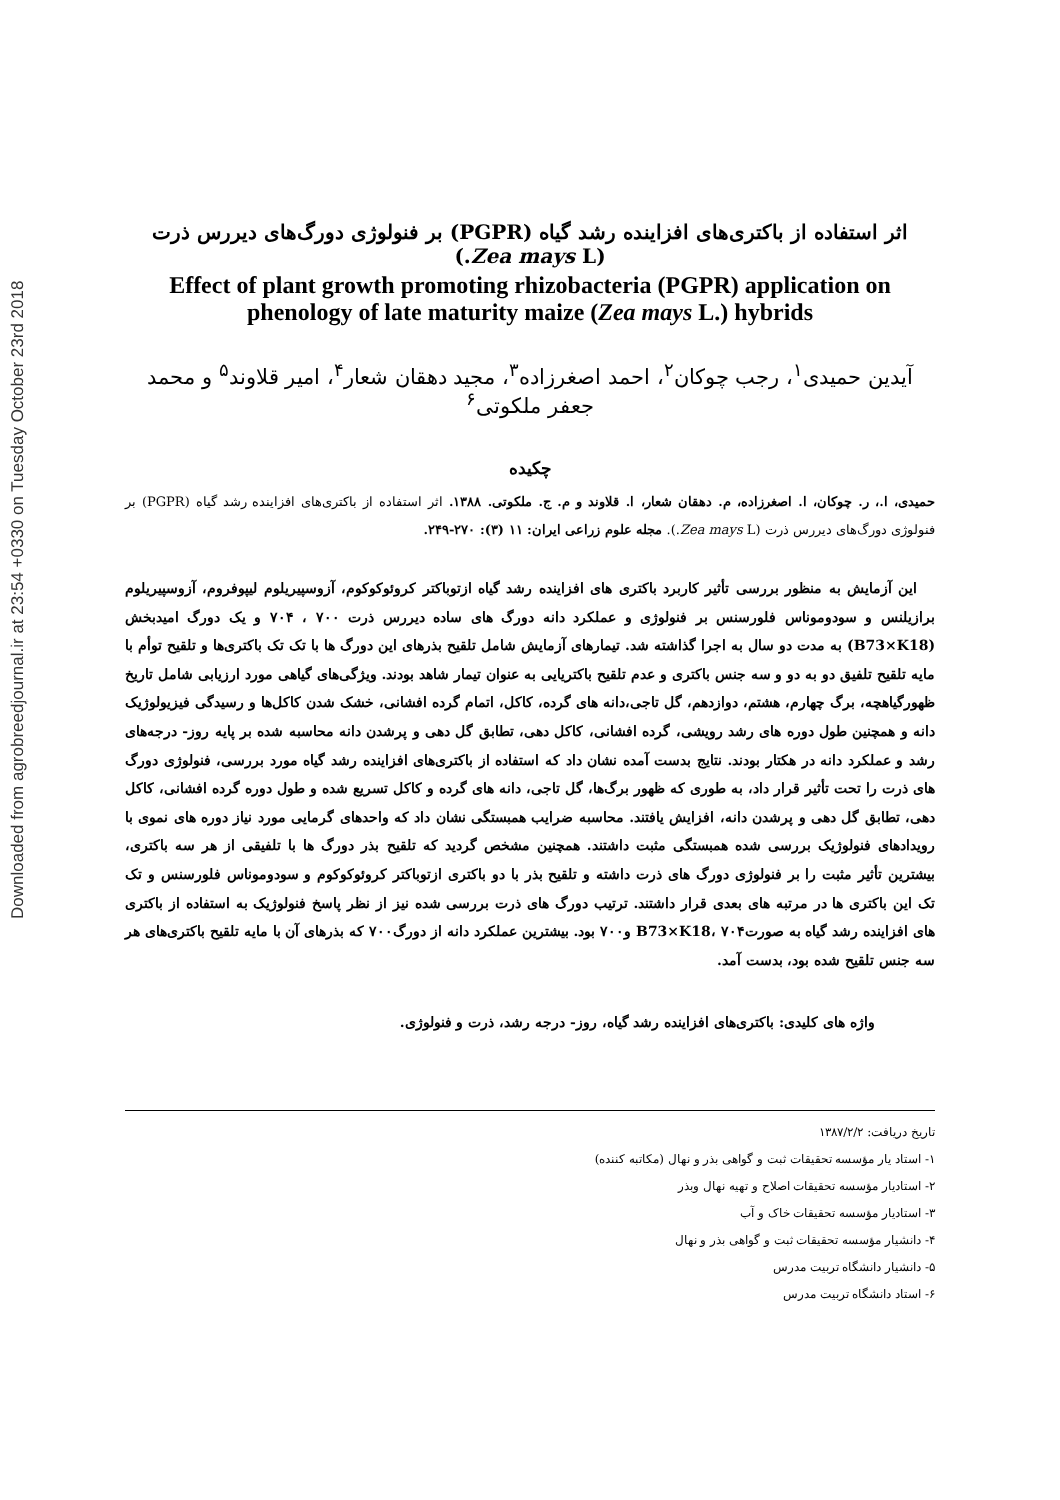Downloaded from agrobreedjournal.ir at 23:54 +0330 on Tuesday October 23rd 2018
اثر استفاده از باکتری‌های افزاینده رشد گیاه (PGPR) بر فنولوژی دورگ‌های دیررس ذرت (Zea mays L.)
Effect of plant growth promoting rhizobacteria (PGPR) application on phenology of late maturity maize (Zea mays L.) hybrids
آیدین حمیدی<sup>۱</sup>، رجب چوکان<sup>۲</sup>، احمد اصغرزاده<sup>۳</sup>، مجید دهقان شعار<sup>۴</sup>، امیر قلاوند<sup>۵</sup> و محمد جعفر ملکوتی<sup>۶</sup>
چکیده
حمیدی، ا.، ر. چوکان، ا. اصغرزاده، م. دهقان شعار، ا. قلاوند و م. ج. ملکوتی. ۱۳۸۸. اثر استفاده از باکتری‌های افزاینده رشد گیاه (PGPR) بر فنولوژی دورگ‌های دیررس ذرت (Zea mays L.). مجله علوم زراعی ایران: ۱۱ (۳): ۲۷۰-۲۴۹.
این آزمایش به منظور بررسی تأثیر کاربرد باکتری های افزاینده رشد گیاه ازتوباکتر کروئوکوکوم، آزوسپیریلوم لیپوفروم، آزوسپیریلوم برازیلنس و سودوموناس فلورسنس بر فنولوژی و عملکرد دانه دورگ های ساده دیررس ذرت ۷۰۰ ، ۷۰۴ و یک دورگ امیدبخش (B73×K18) به مدت دو سال به اجرا گذاشته شد. تیمارهای آزمایش شامل تلقیح بذرهای این دورگ ها با تک تک باکتری‌ها و تلقیح توأم با مایه تلقیح تلفیق دو به دو و سه جنس باکتری و عدم تلقیح باکتریایی به عنوان تیمار شاهد بودند. ویژگی‌های گیاهی مورد ارزیابی شامل تاریخ ظهورگیاهچه، برگ چهارم، هشتم، دوازدهم، گل تاجی،دانه های گرده، کاکل، اتمام گرده افشانی، خشک شدن کاکل‌ها و رسیدگی فیزیولوژیک دانه و همچنین طول دوره های رشد رویشی، گرده افشانی، کاکل دهی، تطابق گل دهی و پرشدن دانه محاسبه شده بر پایه روز- درجه‌های رشد و عملکرد دانه در هکتار بودند. نتایج بدست آمده نشان داد که استفاده از باکتری‌های افزاینده رشد گیاه مورد بررسی، فنولوژی دورگ های ذرت را تحت تأثیر قرار داد، به طوری که ظهور برگ‌ها، گل تاجی، دانه های گرده و کاکل تسریع شده و طول دوره گرده افشانی، کاکل دهی، تطابق گل دهی و پرشدن دانه، افزایش یافتند. محاسبه ضرایب همبستگی نشان داد که واحدهای گرمایی مورد نیاز دوره های نموی با رویدادهای فنولوژیک بررسی شده همبستگی مثبت داشتند. همچنین مشخص گردید که تلقیح بذر دورگ ها با تلفیقی از هر سه باکتری، بیشترین تأثیر مثبت را بر فنولوژی دورگ های ذرت داشته و تلقیح بذر با دو باکتری ازتوباکتر کروئوکوکوم و سودوموناس فلورسنس و تک تک این باکتری ها در مرتبه های بعدی قرار داشتند. ترتیب دورگ های ذرت بررسی شده نیز از نظر پاسخ فنولوژیک به استفاده از باکتری های افزاینده رشد گیاه به صورت۷۰۴ ،B73×K18 و۷۰۰ بود. بیشترین عملکرد دانه از دورگ۷۰۰ که بذرهای آن با مایه تلقیح باکتری‌های هر سه جنس تلقیح شده بود، بدست آمد.
واژه های کلیدی: باکتری‌های افزاینده رشد گیاه، روز- درجه رشد، ذرت و فنولوژی.
تاریخ دریافت: ۱۳۸۷/۲/۲
۱- استاد یار مؤسسه تحقیقات ثبت و گواهی بذر و نهال (مکاتبه کننده)
۲- استادیار مؤسسه تحقیقات اصلاح و تهیه نهال وبذر
۳- استادیار مؤسسه تحقیقات خاک و آب
۴- دانشیار مؤسسه تحقیقات ثبت و گواهی بذر و نهال
۵- دانشیار دانشگاه تربیت مدرس
۶- استاد دانشگاه تربیت مدرس